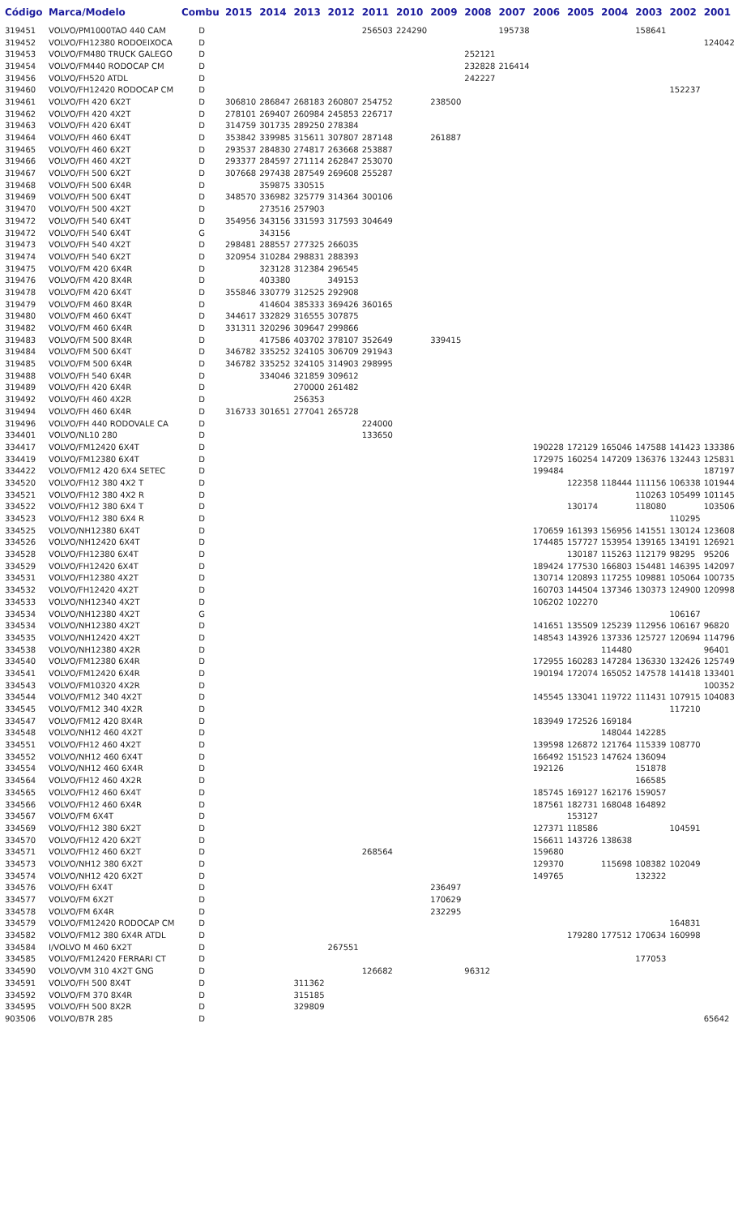| Código | Marca/Modelo | Combu | 2015 | 2014 | 2013 | 2012 | 2011 | 2010 | 2009 | 2008 | 2007 | 2006 | 2005 | 2004 | 2003 | 2002 | 2001 |
| --- | --- | --- | --- | --- | --- | --- | --- | --- | --- | --- | --- | --- | --- | --- | --- | --- | --- |
| 319451 | VOLVO/PM1000TAO 440 CAM | D | | | | | 256503 | 224290 | | | 195738 | | | | 158641 | | |
| 319452 | VOLVO/FH12380 RODOEIXOCA | D | | | | | | | | | | | | | | | 124042 |
| 319453 | VOLVO/FM480 TRUCK GALEGO | D | | | | | | | | 252121 | | | | | | | |
| 319454 | VOLVO/FM440 RODOCAP CM | D | | | | | | | | 232828 | 216414 | | | | | | |
| 319456 | VOLVO/FH520 ATDL | D | | | | | | | | 242227 | | | | | | | |
| 319460 | VOLVO/FH12420 RODOCAP CM | D | | | | | | | | | | | | | | 152237 | |
| 319461 | VOLVO/FH 420 6X2T | D | 306810 | 286847 | 268183 | 260807 | 254752 | | 238500 | | | | | | | | |
| 319462 | VOLVO/FH 420 4X2T | D | 278101 | 269407 | 260984 | 245853 | 226717 | | | | | | | | | | |
| 319463 | VOLVO/FH 420 6X4T | D | 314759 | 301735 | 289250 | 278384 | | | | | | | | | | | |
| 319464 | VOLVO/FH 460 6X4T | D | 353842 | 339985 | 315611 | 307807 | 287148 | | 261887 | | | | | | | | |
| 319465 | VOLVO/FH 460 6X2T | D | 293537 | 284830 | 274817 | 263668 | 253887 | | | | | | | | | | |
| 319466 | VOLVO/FH 460 4X2T | D | 293377 | 284597 | 271114 | 262847 | 253070 | | | | | | | | | | |
| 319467 | VOLVO/FH 500 6X2T | D | 307668 | 297438 | 287549 | 269608 | 255287 | | | | | | | | | | |
| 319468 | VOLVO/FH 500 6X4R | D | | 359875 | 330515 | | | | | | | | | | | | |
| 319469 | VOLVO/FH 500 6X4T | D | 348570 | 336982 | 325779 | 314364 | 300106 | | | | | | | | | | |
| 319470 | VOLVO/FH 500 4X2T | D | | 273516 | 257903 | | | | | | | | | | | | |
| 319472 | VOLVO/FH 540 6X4T | D | 354956 | 343156 | 331593 | 317593 | 304649 | | | | | | | | | | |
| 319472 | VOLVO/FH 540 6X4T | G | | 343156 | | | | | | | | | | | | | |
| 319473 | VOLVO/FH 540 4X2T | D | 298481 | 288557 | 277325 | 266035 | | | | | | | | | | | |
| 319474 | VOLVO/FH 540 6X2T | D | 320954 | 310284 | 298831 | 288393 | | | | | | | | | | | |
| 319475 | VOLVO/FM 420 6X4R | D | | 323128 | 312384 | 296545 | | | | | | | | | | | |
| 319476 | VOLVO/FM 420 8X4R | D | | 403380 | | 349153 | | | | | | | | | | | |
| 319478 | VOLVO/FM 420 6X4T | D | 355846 | 330779 | 312525 | 292908 | | | | | | | | | | | |
| 319479 | VOLVO/FM 460 8X4R | D | | 414604 | 385333 | 369426 | 360165 | | | | | | | | | | |
| 319480 | VOLVO/FM 460 6X4T | D | 344617 | 332829 | 316555 | 307875 | | | | | | | | | | | |
| 319482 | VOLVO/FM 460 6X4R | D | 331311 | 320296 | 309647 | 299866 | | | | | | | | | | | |
| 319483 | VOLVO/FM 500 8X4R | D | | 417586 | 403702 | 378107 | 352649 | | 339415 | | | | | | | | |
| 319484 | VOLVO/FM 500 6X4T | D | 346782 | 335252 | 324105 | 306709 | 291943 | | | | | | | | | | |
| 319485 | VOLVO/FM 500 6X4R | D | 346782 | 335252 | 324105 | 314903 | 298995 | | | | | | | | | | |
| 319488 | VOLVO/FH 540 6X4R | D | | 334046 | 321859 | 309612 | | | | | | | | | | | |
| 319489 | VOLVO/FH 420 6X4R | D | | | 270000 | 261482 | | | | | | | | | | | |
| 319492 | VOLVO/FH 460 4X2R | D | | | 256353 | | | | | | | | | | | | |
| 319494 | VOLVO/FH 460 6X4R | D | 316733 | 301651 | 277041 | 265728 | | | | | | | | | | | |
| 319496 | VOLVO/FH 440 RODOVALE CA | D | | | | | 224000 | | | | | | | | | | |
| 334401 | VOLVO/NL10 280 | D | | | | | 133650 | | | | | | | | | | |
| 334417 | VOLVO/FM12420 6X4T | D | | | | | | | | | | 190228 | 172129 | 165046 | 147588 | 141423 | 133386 |
| 334419 | VOLVO/FM12380 6X4T | D | | | | | | | | | | 172975 | 160254 | 147209 | 136376 | 132443 | 125831 |
| 334422 | VOLVO/FM12 420 6X4 SETEC | D | | | | | | | | | | 199484 | | | | | 187197 |
| 334520 | VOLVO/FH12 380 4X2 T | D | | | | | | | | | | | 122358 | 118444 | 111156 | 106338 | 101944 |
| 334521 | VOLVO/FH12 380 4X2 R | D | | | | | | | | | | | | | 110263 | 105499 | 101145 |
| 334522 | VOLVO/FH12 380 6X4 T | D | | | | | | | | | | | 130174 | | 118080 | | 103506 |
| 334523 | VOLVO/FH12 380 6X4 R | D | | | | | | | | | | | | | | 110295 | |
| 334525 | VOLVO/NH12380 6X4T | D | | | | | | | | | | 170659 | 161393 | 156956 | 141551 | 130124 | 123608 |
| 334526 | VOLVO/NH12420 6X4T | D | | | | | | | | | | 174485 | 157727 | 153954 | 139165 | 134191 | 126921 |
| 334528 | VOLVO/FH12380 6X4T | D | | | | | | | | | | | 130187 | 115263 | 112179 | 98295 | 95206 |
| 334529 | VOLVO/FH12420 6X4T | D | | | | | | | | | | 189424 | 177530 | 166803 | 154481 | 146395 | 142097 |
| 334531 | VOLVO/FH12380 4X2T | D | | | | | | | | | | 130714 | 120893 | 117255 | 109881 | 105064 | 100735 |
| 334532 | VOLVO/FH12420 4X2T | D | | | | | | | | | | 160703 | 144504 | 137346 | 130373 | 124900 | 120998 |
| 334533 | VOLVO/NH12340 4X2T | D | | | | | | | | | | 106202 | 102270 | | | | |
| 334534 | VOLVO/NH12380 4X2T | G | | | | | | | | | | | | | | 106167 | |
| 334534 | VOLVO/NH12380 4X2T | D | | | | | | | | | | 141651 | 135509 | 125239 | 112956 | 106167 | 96820 |
| 334535 | VOLVO/NH12420 4X2T | D | | | | | | | | | | 148543 | 143926 | 137336 | 125727 | 120694 | 114796 |
| 334538 | VOLVO/NH12380 4X2R | D | | | | | | | | | | | | 114480 | | | 96401 |
| 334540 | VOLVO/FM12380 6X4R | D | | | | | | | | | | 172955 | 160283 | 147284 | 136330 | 132426 | 125749 |
| 334541 | VOLVO/FM12420 6X4R | D | | | | | | | | | | 190194 | 172074 | 165052 | 147578 | 141418 | 133401 |
| 334543 | VOLVO/FM10320 4X2R | D | | | | | | | | | | | | | | | 100352 |
| 334544 | VOLVO/FM12 340 4X2T | D | | | | | | | | | | 145545 | 133041 | 119722 | 111431 | 107915 | 104083 |
| 334545 | VOLVO/FM12 340 4X2R | D | | | | | | | | | | | | | | 117210 | |
| 334547 | VOLVO/FM12 420 8X4R | D | | | | | | | | | | 183949 | 172526 | 169184 | | | |
| 334548 | VOLVO/NH12 460 4X2T | D | | | | | | | | | | | | 148044 | 142285 | | |
| 334551 | VOLVO/FH12 460 4X2T | D | | | | | | | | | | 139598 | 126872 | 121764 | 115339 | 108770 | |
| 334552 | VOLVO/NH12 460 6X4T | D | | | | | | | | | | 166492 | 151523 | 147624 | 136094 | | |
| 334554 | VOLVO/NH12 460 6X4R | D | | | | | | | | | | 192126 | | | 151878 | | |
| 334564 | VOLVO/FH12 460 4X2R | D | | | | | | | | | | | | | 166585 | | |
| 334565 | VOLVO/FH12 460 6X4T | D | | | | | | | | | | 185745 | 169127 | 162176 | 159057 | | |
| 334566 | VOLVO/FH12 460 6X4R | D | | | | | | | | | | 187561 | 182731 | 168048 | 164892 | | |
| 334567 | VOLVO/FM 6X4T | D | | | | | | | | | | | 153127 | | | | |
| 334569 | VOLVO/FH12 380 6X2T | D | | | | | | | | | | 127371 | 118586 | | | 104591 | |
| 334570 | VOLVO/FH12 420 6X2T | D | | | | | | | | | | 156611 | 143726 | 138638 | | | |
| 334571 | VOLVO/FH12 460 6X2T | D | | | | | 268564 | | | | | 159680 | | | | | |
| 334573 | VOLVO/NH12 380 6X2T | D | | | | | | | | | | 129370 | | 115698 | 108382 | 102049 | |
| 334574 | VOLVO/NH12 420 6X2T | D | | | | | | | | | | 149765 | | | 132322 | | |
| 334576 | VOLVO/FH 6X4T | D | | | | | | | 236497 | | | | | | | | |
| 334577 | VOLVO/FM 6X2T | D | | | | | | | 170629 | | | | | | | | |
| 334578 | VOLVO/FM 6X4R | D | | | | | | | 232295 | | | | | | | | |
| 334579 | VOLVO/FM12420 RODOCAP CM | D | | | | | | | | | | | | | | 164831 | |
| 334582 | VOLVO/FM12 380 6X4R ATDL | D | | | | | | | | | | | 179280 | 177512 | 170634 | 160998 | |
| 334584 | I/VOLVO M 460 6X2T | D | | | | 267551 | | | | | | | | | | | |
| 334585 | VOLVO/FM12420 FERRARI CT | D | | | | | | | | | | | | | 177053 | | |
| 334590 | VOLVO/VM 310 4X2T GNG | D | | | | | 126682 | | | 96312 | | | | | | | |
| 334591 | VOLVO/FH 500 8X4T | D | | | 311362 | | | | | | | | | | | | |
| 334592 | VOLVO/FM 370 8X4R | D | | | 315185 | | | | | | | | | | | | |
| 334595 | VOLVO/FH 500 8X2R | D | | | 329809 | | | | | | | | | | | | |
| 903506 | VOLVO/B7R 285 | D | | | | | | | | | | | | | | | 65642 |